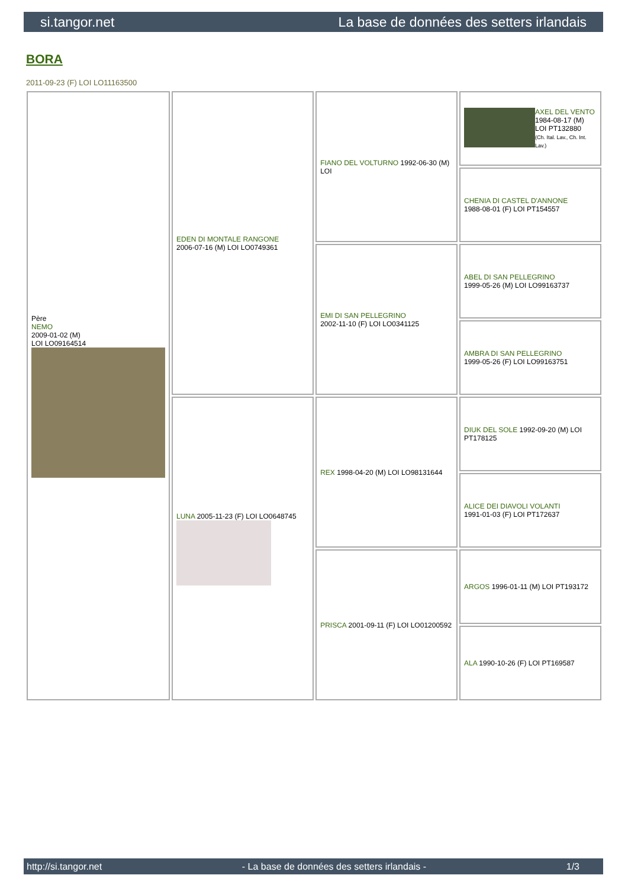si.tangor.net La base de données des setters irlandais
BORA
2011-09-23 (F) LOI LO11163500
| Père NEMO 2009-01-02 (M) LOI LO09164514 | EDEN DI MONTALE RANGONE 2006-07-16 (M) LOI LO0749361 | FIANO DEL VOLTURNO 1992-06-30 (M) LOI | AXEL DEL VENTO 1984-08-17 (M) LOI PT132880 (Ch. Ital. Lav., Ch. Int. Lav.) |
| | | | CHENIA DI CASTEL D'ANNONE 1988-08-01 (F) LOI PT154557 |
| | | EMI DI SAN PELLEGRINO 2002-11-10 (F) LOI LO0341125 | ABEL DI SAN PELLEGRINO 1999-05-26 (M) LOI LO99163737 |
| | | | AMBRA DI SAN PELLEGRINO 1999-05-26 (F) LOI LO99163751 |
| | LUNA 2005-11-23 (F) LOI LO0648745 | REX 1998-04-20 (M) LOI LO98131644 | DIUK DEL SOLE 1992-09-20 (M) LOI PT178125 |
| | | | ALICE DEI DIAVOLI VOLANTI 1991-01-03 (F) LOI PT172637 |
| | | PRISCA 2001-09-11 (F) LOI LO01200592 | ARGOS 1996-01-11 (M) LOI PT193172 |
| | | | ALA 1990-10-26 (F) LOI PT169587 |
http://si.tangor.net - La base de données des setters irlandais - 1/3